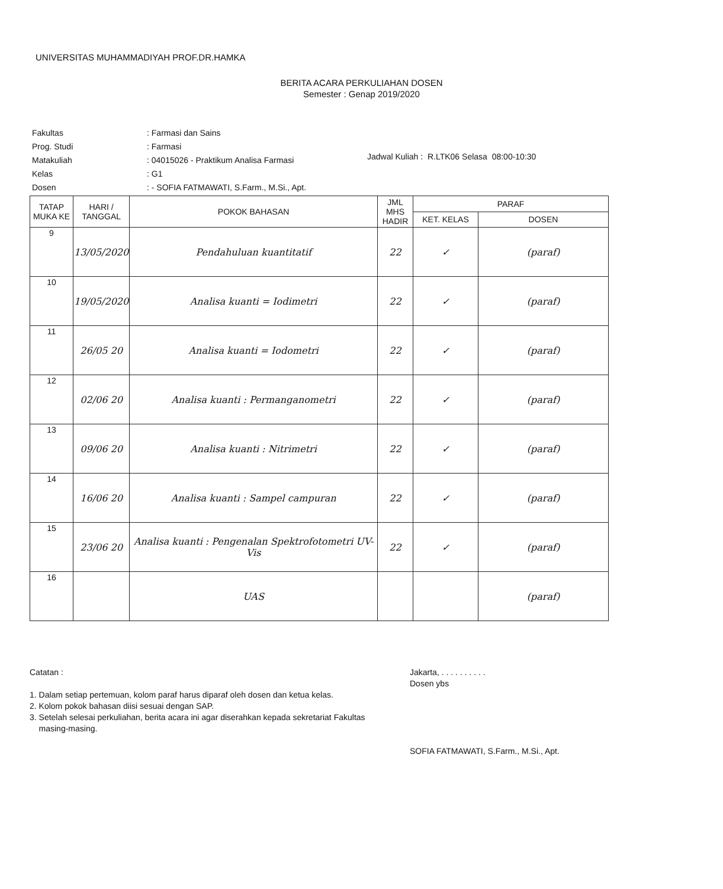UNIVERSITAS MUHAMMADIYAH PROF.DR.HAMKA
BERITA ACARA PERKULIAHAN DOSEN
Semester : Genap 2019/2020
| Fakultas | : Farmasi dan Sains |
| Prog. Studi | : Farmasi |
| Matakuliah | : 04015026 - Praktikum Analisa Farmasi |
| Kelas | : G1 |
| Dosen | : - SOFIA FATMAWATI, S.Farm., M.Si., Apt. |
Jadwal Kuliah : R.LTK06 Selasa 08:00-10:30
| TATAP MUKA KE | HARI / TANGGAL | POKOK BAHASAN | JML MHS HADIR | PARAF | |
| --- | --- | --- | --- | --- | --- |
| | | | | KET. KELAS | DOSEN |
| 9 | 13/05/2020 | Pendahuluan kuantitatif | 22 | ✓ | (paraf) |
| 10 | 19/05/2020 | Analisa kuanti = Iodimetri | 22 | ✓ | (paraf) |
| 11 | 26/05 20 | Analisa kuanti = Iodometri | 22 | ✓ | (paraf) |
| 12 | 02/06 20 | Analisa kuanti : Permanganometri | 22 | ✓ | (paraf) |
| 13 | 09/06 20 | Analisa kuanti : Nitrimetri | 22 | ✓ | (paraf) |
| 14 | 16/06 20 | Analisa kuanti : Sampel campuran | 22 | ✓ | (paraf) |
| 15 | 23/06 20 | Analisa kuanti : Pengenalan Spektrofotometri UV-Vis | 22 | ✓ | (paraf) |
| 16 | | UAS | | | (paraf) |
Catatan :
1. Dalam setiap pertemuan, kolom paraf harus diparaf oleh dosen dan ketua kelas.
2. Kolom pokok bahasan diisi sesuai dengan SAP.
3. Setelah selesai perkuliahan, berita acara ini agar diserahkan kepada sekretariat Fakultas
masing-masing.
Jakarta, . . . . . . . . . .
Dosen ybs
SOFIA FATMAWATI, S.Farm., M.Si., Apt.